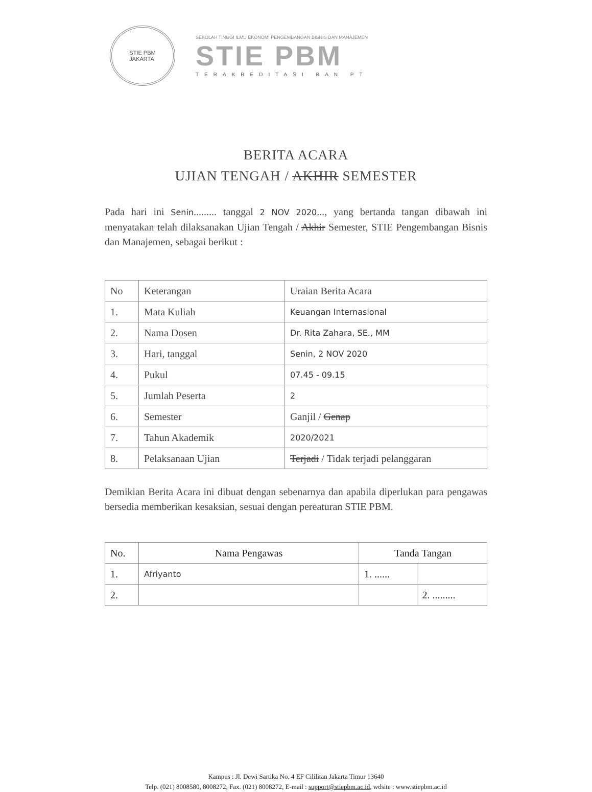STIE PBM
JAKARTA
SEKOLAH TINGGI ILMU EKONOMI PENGEMBANGAN BISNIS DAN MANAJEMEN
STIE PBM
TERAKREDITASI BAN PT
BERITA ACARA
UJIAN TENGAH / AKHIR SEMESTER
Pada hari ini Senin......... tanggal 2 NOV 2020..., yang bertanda tangan dibawah ini menyatakan telah dilaksanakan Ujian Tengah / Akhir Semester, STIE Pengembangan Bisnis dan Manajemen, sebagai berikut :
| No | Keterangan | Uraian Berita Acara |
| --- | --- | --- |
| 1. | Mata Kuliah | Keuangan Internasional |
| 2. | Nama Dosen | Dr. Rita Zahara, SE., MM |
| 3. | Hari, tanggal | Senin, 2 NOV 2020 |
| 4. | Pukul | 07.45 - 09.15 |
| 5. | Jumlah Peserta | 2 |
| 6. | Semester | Ganjil / Genap |
| 7. | Tahun Akademik | 2020/2021 |
| 8. | Pelaksanaan Ujian | Terjadi / Tidak terjadi pelanggaran |
Demikian Berita Acara ini dibuat dengan sebenarnya dan apabila diperlukan para pengawas bersedia memberikan kesaksian, sesuai dengan pereaturan STIE PBM.
| No. | Nama Pengawas | Tanda Tangan | |
| --- | --- | --- | --- |
| 1. | Afriyanto | 1. ...... | |
| 2. | | | 2. ......... |
Kampus : Jl. Dewi Sartika No. 4 EF Cililitan Jakarta Timur 13640
Telp. (021) 8008580, 8008272, Fax. (021) 8008272, E-mail : support@stiepbm.ac.id, wdsite : www.stiepbm.ac.id